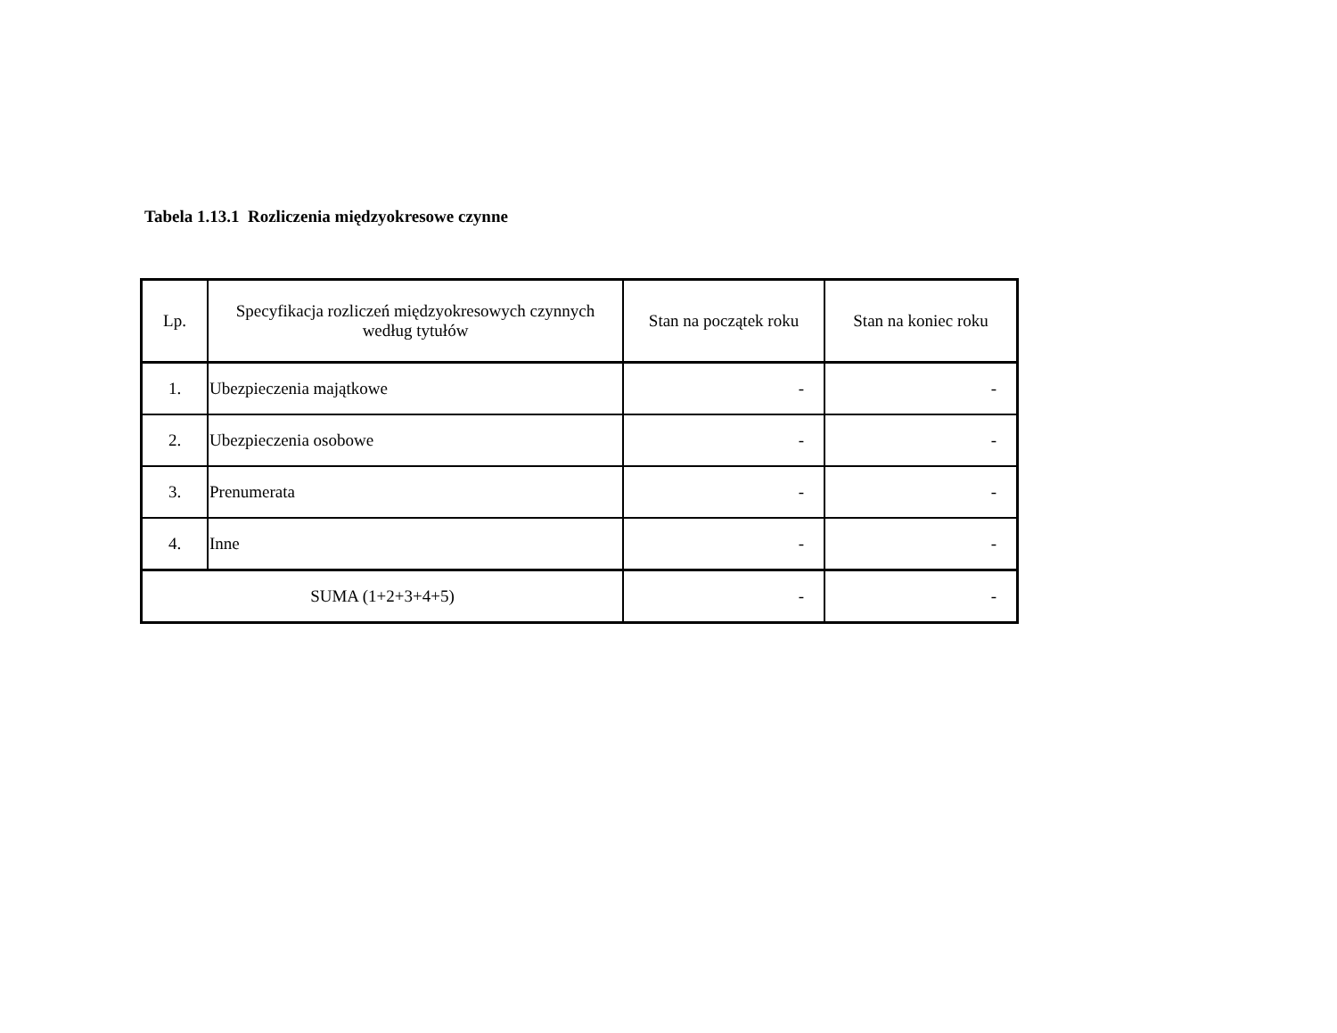Tabela 1.13.1 Rozliczenia międzyokresowe czynne
| Lp. | Specyfikacja rozliczeń międzyokresowych czynnych według tytułów | Stan na początek roku | Stan na koniec roku |
| --- | --- | --- | --- |
| 1. | Ubezpieczenia majątkowe | - | - |
| 2. | Ubezpieczenia osobowe | - | - |
| 3. | Prenumerata | - | - |
| 4. | Inne | - | - |
| SUMA (1+2+3+4+5) | | - | - |